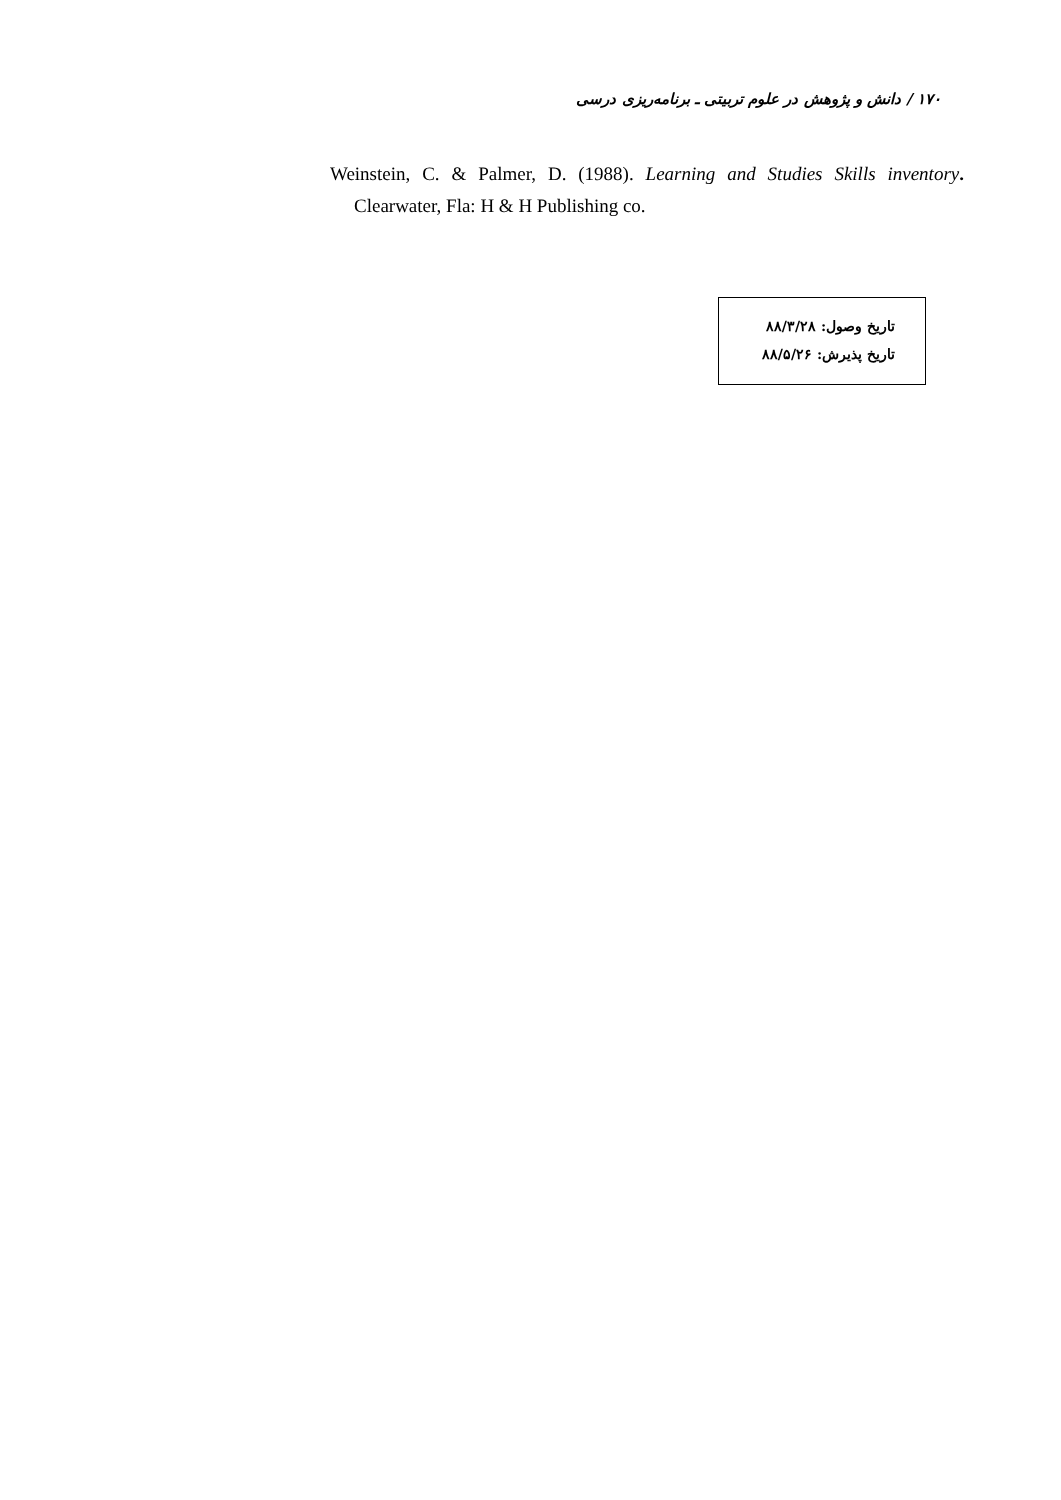۱۷۰ / دانش و پژوهش در علوم تربیتی ـ برنامه‌ریزی درسی
Weinstein, C. & Palmer, D. (1988). Learning and Studies Skills inventory. Clearwater, Fla: H & H Publishing co.
تاریخ وصول: ۸۸/۳/۲۸
تاریخ پذیرش: ۸۸/۵/۲۶